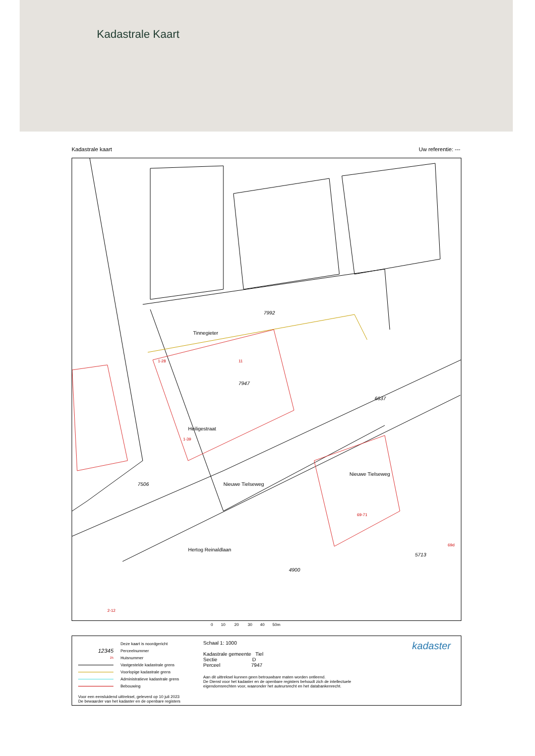Kadastrale Kaart
Kadastrale kaart Uw referentie: ---
7992
7947
4900
7506
6637
5713
Tinnegieter
Nieuwe Tielseweg
Nieuwe Tielseweg
Hertog Reinaldlaan
Heiligestraat
1-28
11
1-39
69-71
69d
2-12
0 10 20 30 40 50m
Deze kaart is noordgericht
12345 Perceelnummer
25 Huisnummer
Vastgestelde kadastrale grens
Voorlopige kadastrale grens
Administratieve kadastrale grens
Bebouwing
Voor een eensluidend uittreksel, geleverd op 10 juli 2023
De bewaarder van het kadaster en de openbare registers
Schaal 1: 1000
Kadastrale gemeente Tiel
Sectie D
Perceel 7947
Aan dit uittreksel kunnen geen betrouwbare maten worden ontleend.
De Dienst voor het kadaster en de openbare registers behoudt zich de intellectuele
eigendomsrechten voor, waaronder het auteursrecht en het databankenrecht.
kadaster